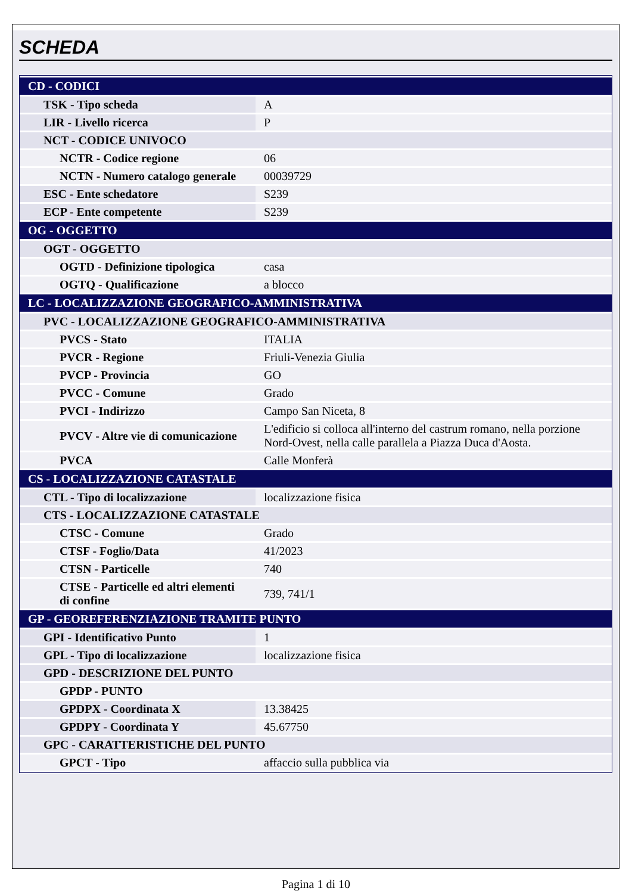SCHEDA
| CD - CODICI | |
| TSK - Tipo scheda | A |
| LIR - Livello ricerca | P |
| NCT - CODICE UNIVOCO | |
| NCTR - Codice regione | 06 |
| NCTN - Numero catalogo generale | 00039729 |
| ESC - Ente schedatore | S239 |
| ECP - Ente competente | S239 |
| OG - OGGETTO | |
| OGT - OGGETTO | |
| OGTD - Definizione tipologica | casa |
| OGTQ - Qualificazione | a blocco |
| LC - LOCALIZZAZIONE GEOGRAFICO-AMMINISTRATIVA | |
| PVC - LOCALIZZAZIONE GEOGRAFICO-AMMINISTRATIVA | |
| PVCS - Stato | ITALIA |
| PVCR - Regione | Friuli-Venezia Giulia |
| PVCP - Provincia | GO |
| PVCC - Comune | Grado |
| PVCI - Indirizzo | Campo San Niceta, 8 |
| PVCV - Altre vie di comunicazione | L'edificio si colloca all'interno del castrum romano, nella porzione Nord-Ovest, nella calle parallela a Piazza Duca d'Aosta. |
| PVCA | Calle Monferà |
| CS - LOCALIZZAZIONE CATASTALE | |
| CTL - Tipo di localizzazione | localizzazione fisica |
| CTS - LOCALIZZAZIONE CATASTALE | |
| CTSC - Comune | Grado |
| CTSF - Foglio/Data | 41/2023 |
| CTSN - Particelle | 740 |
| CTSE - Particelle ed altri elementi di confine | 739, 741/1 |
| GP - GEOREFERENZIAZIONE TRAMITE PUNTO | |
| GPI - Identificativo Punto | 1 |
| GPL - Tipo di localizzazione | localizzazione fisica |
| GPD - DESCRIZIONE DEL PUNTO | |
| GPDP - PUNTO | |
| GPDPX - Coordinata X | 13.38425 |
| GPDPY - Coordinata Y | 45.67750 |
| GPC - CARATTERISTICHE DEL PUNTO | |
| GPCT - Tipo | affaccio sulla pubblica via |
Pagina 1 di 10